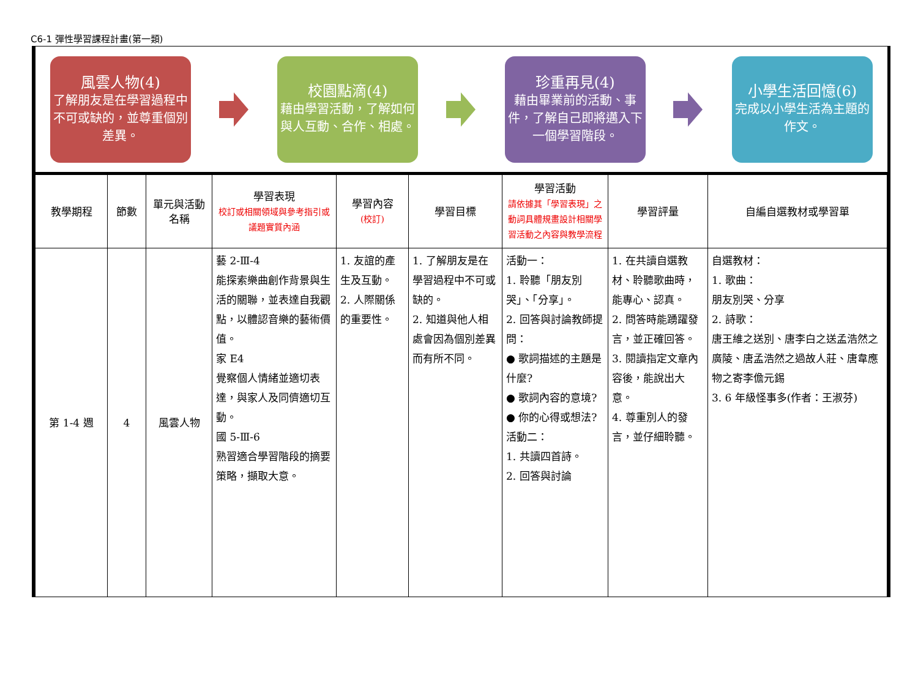C6-1 彈性學習課程計畫(第一類)
風雲人物(4)
了解朋友是在學習過程中不可或缺的，並尊重個別差異。
校園點滴(4)
藉由學習活動，了解如何與人互動、合作、相處。
珍重再見(4)
藉由畢業前的活動、事件，了解自己即將邁入下一個學習階段。
小學生活回憶(6)
完成以小學生活為主題的作文。
| 教學期程 | 節數 | 單元與活動名稱 | 學習表現 校訂或相關領域與參考指引或議題實質內涵 | 學習內容 (校訂) | 學習目標 | 學習活動 請依據其「學習表現」之動詞具體規畫設計相關學習活動之內容與教學流程 | 學習評量 | 自編自選教材或學習單 |
| --- | --- | --- | --- | --- | --- | --- | --- | --- |
| 第 1-4 週 | 4 | 風雲人物 | 藝 2-Ⅲ-4 能探索樂曲創作背景與生活的關聯，並表達自我觀點，以體認音樂的藝術價值。 家 E4 覺察個人情緒並適切表達，與家人及同儕適切互動。 國 5-Ⅲ-6 熟習適合學習階段的摘要策略，擷取大意。 | 1. 友誼的產生及互動。 2. 人際關係的重要性。 | 1. 了解朋友是在學習過程中不可或缺的。 2. 知道與他人相處會因為個別差異而有所不同。 | 活動一： 1. 聆聽「朋友別哭」、「分享」。 2. 回答與討論教師提問： ● 歌詞描述的主題是什麼? ● 歌詞內容的意境? ● 你的心得或想法? 活動二： 1. 共讀四首詩。 2. 回答與討論 | 1. 在共讀自選教材、聆聽歌曲時，能專心、認真。 2. 問答時能踴躍發言，並正確回答。 3. 閱讀指定文章內容後，能說出大意。 4. 尊重別人的發言，並仔細聆聽。 | 自選教材： 1. 歌曲： 朋友別哭、分享 2. 詩歌： 唐王維之送別、唐李白之送孟浩然之廣陵、唐孟浩然之過故人莊、唐韋應物之寄李儋元錫 3. 6 年級怪事多(作者：王淑芬) |